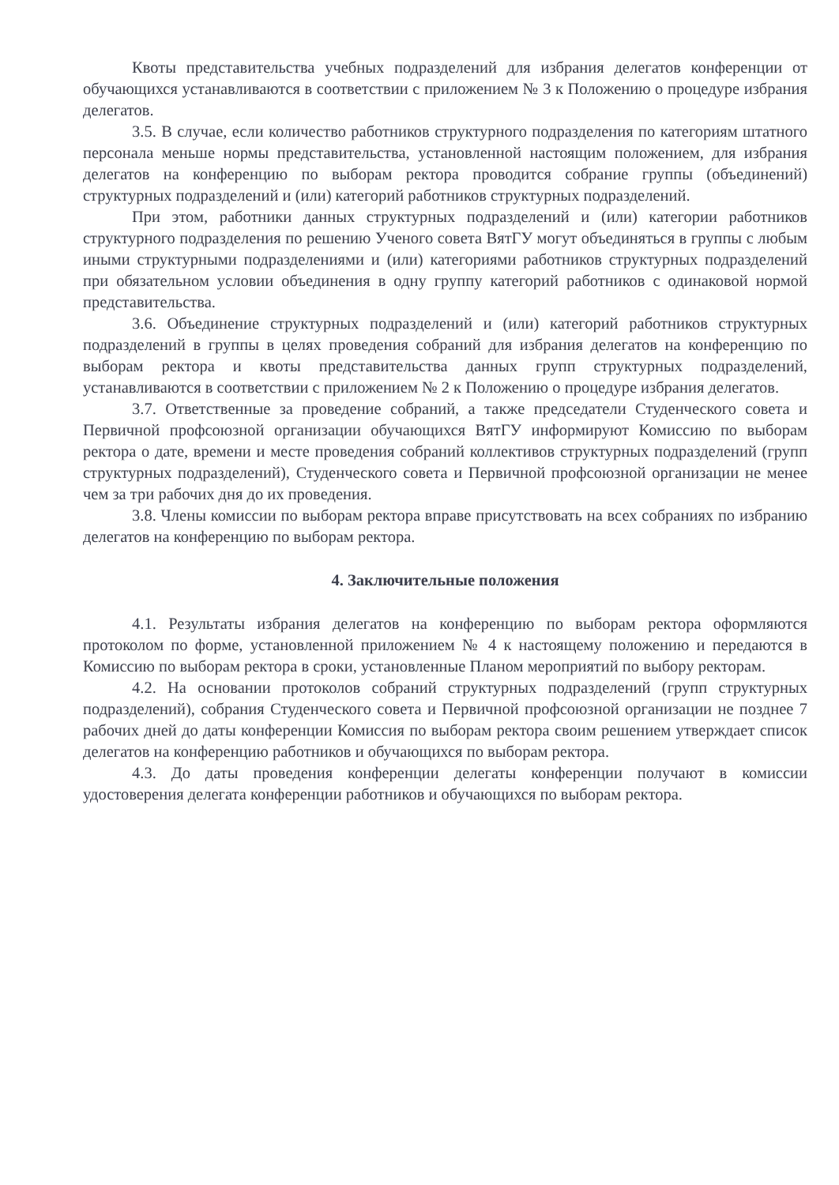Квоты представительства учебных подразделений для избрания делегатов конференции от обучающихся устанавливаются в соответствии с приложением № 3 к Положению о процедуре избрания делегатов.
3.5. В случае, если количество работников структурного подразделения по категориям штатного персонала меньше нормы представительства, установленной настоящим положением, для избрания делегатов на конференцию по выборам ректора проводится собрание группы (объединений) структурных подразделений и (или) категорий работников структурных подразделений.
При этом, работники данных структурных подразделений и (или) категории работников структурного подразделения по решению Ученого совета ВятГУ могут объединяться в группы с любым иными структурными подразделениями и (или) категориями работников структурных подразделений при обязательном условии объединения в одну группу категорий работников с одинаковой нормой представительства.
3.6. Объединение структурных подразделений и (или) категорий работников структурных подразделений в группы в целях проведения собраний для избрания делегатов на конференцию по выборам ректора и квоты представительства данных групп структурных подразделений, устанавливаются в соответствии с приложением № 2 к Положению о процедуре избрания делегатов.
3.7. Ответственные за проведение собраний, а также председатели Студенческого совета и Первичной профсоюзной организации обучающихся ВятГУ информируют Комиссию по выборам ректора о дате, времени и месте проведения собраний коллективов структурных подразделений (групп структурных подразделений), Студенческого совета и Первичной профсоюзной организации не менее чем за три рабочих дня до их проведения.
3.8. Члены комиссии по выборам ректора вправе присутствовать на всех собраниях по избранию делегатов на конференцию по выборам ректора.
4. Заключительные положения
4.1. Результаты избрания делегатов на конференцию по выборам ректора оформляются протоколом по форме, установленной приложением № 4 к настоящему положению и передаются в Комиссию по выборам ректора в сроки, установленные Планом мероприятий по выбору ректорам.
4.2. На основании протоколов собраний структурных подразделений (групп структурных подразделений), собрания Студенческого совета и Первичной профсоюзной организации не позднее 7 рабочих дней до даты конференции Комиссия по выборам ректора своим решением утверждает список делегатов на конференцию работников и обучающихся по выборам ректора.
4.3. До даты проведения конференции делегаты конференции получают в комиссии удостоверения делегата конференции работников и обучающихся по выборам ректора.